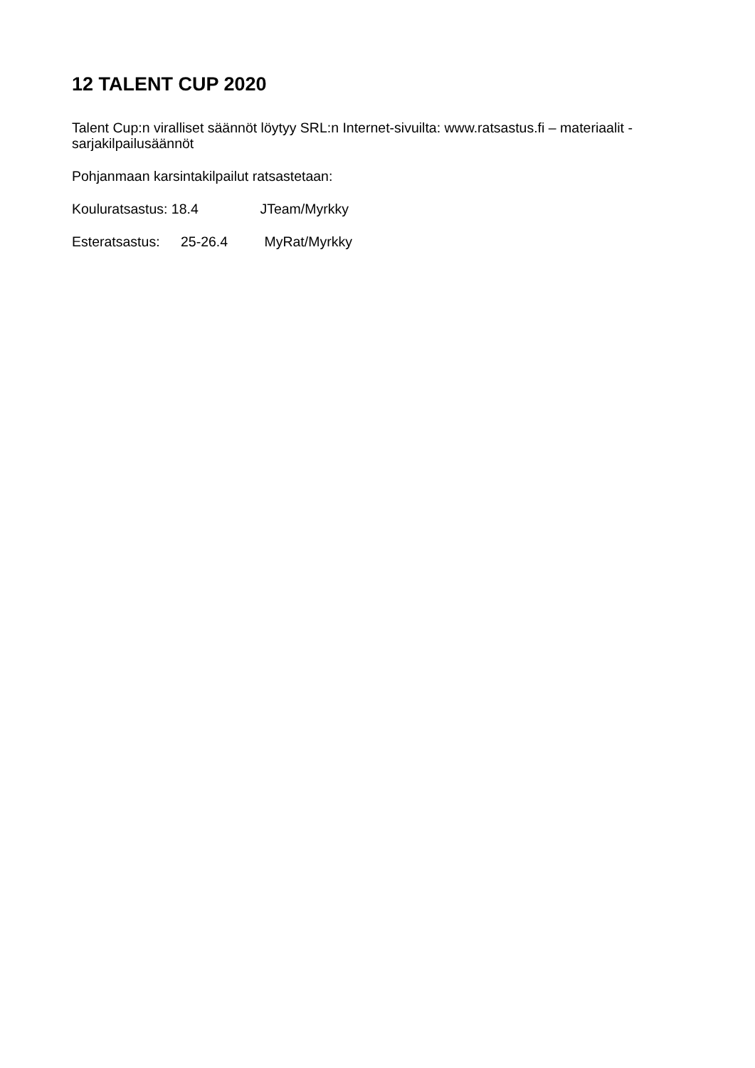12 TALENT CUP 2020
Talent Cup:n viralliset säännöt löytyy SRL:n Internet-sivuilta: www.ratsastus.fi – materiaalit - sarjakilpailusäännöt
Pohjanmaan karsintakilpailut ratsastetaan:
Kouluratsastus: 18.4 JTeam/Myrkky
Esteratsastus: 25-26.4 MyRat/Myrkky